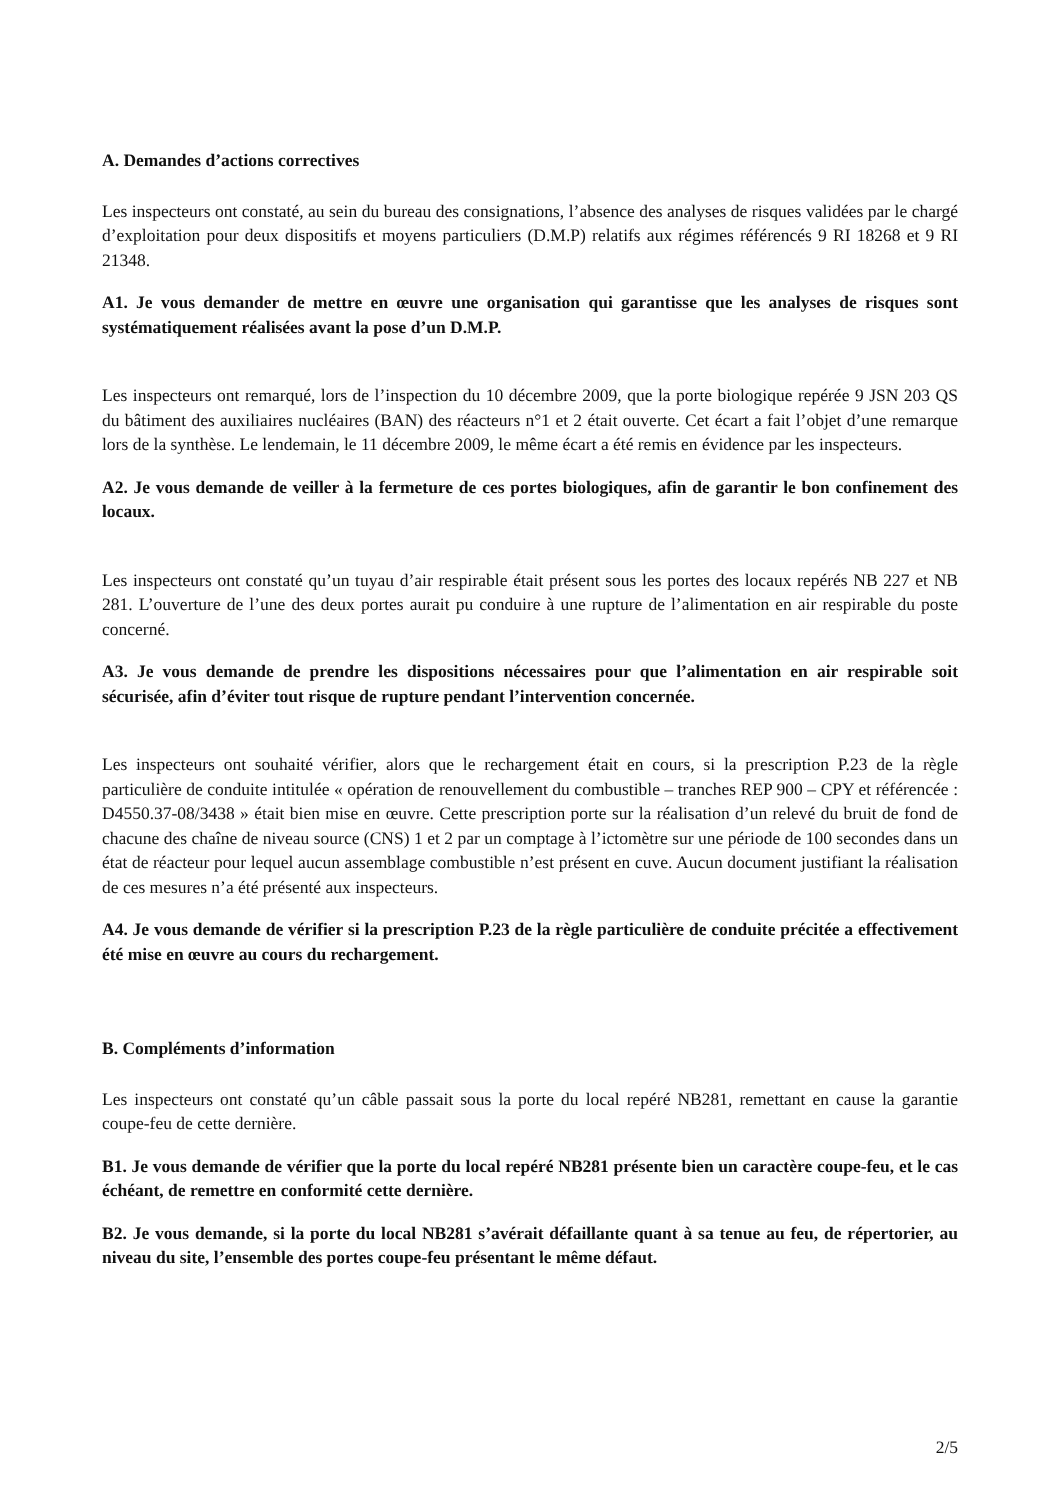A. Demandes d’actions correctives
Les inspecteurs ont constaté, au sein du bureau des consignations, l’absence des analyses de risques validées par le chargé d’exploitation pour deux dispositifs et moyens particuliers (D.M.P) relatifs aux régimes référencés 9 RI 18268 et 9 RI 21348.
A1. Je vous demander de mettre en œuvre une organisation qui garantisse que les analyses de risques sont systématiquement réalisées avant la pose d’un D.M.P.
Les inspecteurs ont remarqué, lors de l’inspection du 10 décembre 2009, que la porte biologique repérée 9 JSN 203 QS du bâtiment des auxiliaires nucléaires (BAN) des réacteurs n°1 et 2 était ouverte. Cet écart a fait l’objet d’une remarque lors de la synthèse. Le lendemain, le 11 décembre 2009, le même écart a été remis en évidence par les inspecteurs.
A2. Je vous demande de veiller à la fermeture de ces portes biologiques, afin de garantir le bon confinement des locaux.
Les inspecteurs ont constaté qu’un tuyau d’air respirable était présent sous les portes des locaux repérés NB 227 et NB 281. L’ouverture de l’une des deux portes aurait pu conduire à une rupture de l’alimentation en air respirable du poste concerné.
A3. Je vous demande de prendre les dispositions nécessaires pour que l’alimentation en air respirable soit sécurisée, afin d’éviter tout risque de rupture pendant l’intervention concernée.
Les inspecteurs ont souhaité vérifier, alors que le rechargement était en cours, si la prescription P.23 de la règle particulière de conduite intitulée « opération de renouvellement du combustible – tranches REP 900 – CPY et référencée : D4550.37-08/3438 » était bien mise en œuvre. Cette prescription porte sur la réalisation d’un relevé du bruit de fond de chacune des chaîne de niveau source (CNS) 1 et 2 par un comptage à l’ictomètre sur une période de 100 secondes dans un état de réacteur pour lequel aucun assemblage combustible n’est présent en cuve. Aucun document justifiant la réalisation de ces mesures n’a été présenté aux inspecteurs.
A4. Je vous demande de vérifier si la prescription P.23 de la règle particulière de conduite précitée a effectivement été mise en œuvre au cours du rechargement.
B. Compléments d’information
Les inspecteurs ont constaté qu’un câble passait sous la porte du local repéré NB281, remettant en cause la garantie coupe-feu de cette dernière.
B1. Je vous demande de vérifier que la porte du local repéré NB281 présente bien un caractère coupe-feu, et le cas échéant, de remettre en conformité cette dernière.
B2. Je vous demande, si la porte du local NB281 s’avérait défaillante quant à sa tenue au feu, de répertorier, au niveau du site, l’ensemble des portes coupe-feu présentant le même défaut.
2/5